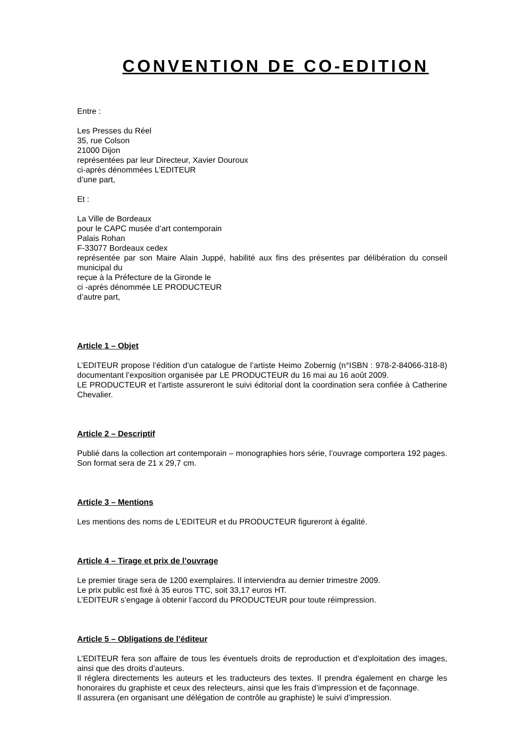CONVENTION DE CO-EDITION
Entre :
Les Presses du Réel
35, rue Colson
21000 Dijon
représentées par leur Directeur, Xavier Douroux
ci-après dénommées L’EDITEUR
d’une part,
Et :
La Ville de Bordeaux
pour le CAPC musée d’art contemporain
Palais Rohan
F-33077 Bordeaux cedex
représentée par son Maire Alain Juppé, habilité aux fins des présentes par délibération du conseil municipal du
reçue à la Préfecture de la Gironde le
ci -après dénommée LE PRODUCTEUR
d’autre part,
Article 1 – Objet
L’EDITEUR propose l’édition d’un catalogue de l’artiste Heimo Zobernig (n°ISBN : 978-2-84066-318-8) documentant l’exposition organisée par LE PRODUCTEUR du 16 mai au 16 août 2009.
LE PRODUCTEUR et l’artiste assureront le suivi éditorial dont la coordination sera confiée à Catherine Chevalier.
Article 2 – Descriptif
Publié dans la collection art contemporain – monographies hors série, l’ouvrage comportera 192 pages. Son format sera de 21 x 29,7 cm.
Article 3 – Mentions
Les mentions des noms de L’EDITEUR et du PRODUCTEUR figureront à égalité.
Article 4 – Tirage et prix de l’ouvrage
Le premier tirage sera de 1200 exemplaires. Il interviendra au dernier trimestre 2009.
Le prix public est fixé à 35 euros TTC, soit 33,17 euros HT.
L’EDITEUR s’engage à obtenir l’accord du PRODUCTEUR pour toute réimpression.
Article 5 – Obligations de l’éditeur
L’EDITEUR fera son affaire de tous les éventuels droits de reproduction et d’exploitation des images, ainsi que des droits d’auteurs.
Il réglera directements les auteurs et les traducteurs des textes. Il prendra également en charge les honoraires du graphiste et ceux des relecteurs, ainsi que les frais d’impression et de façonnage.
Il assurera (en organisant une délégation de contrôle au graphiste) le suivi d’impression.